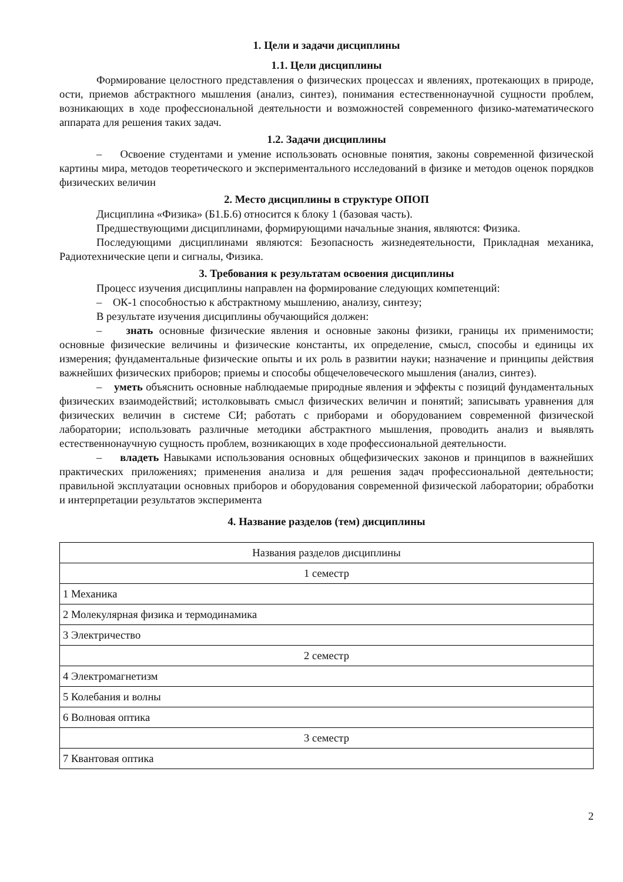1. Цели и задачи дисциплины
1.1. Цели дисциплины
Формирование целостного представления о физических процессах и явлениях, протекающих в природе, ости, приемов абстрактного мышления (анализ, синтез), понимания естественнонаучной сущности проблем, возникающих в ходе профессиональной деятельности и возможностей современного физико-математического аппарата для решения таких задач.
1.2. Задачи дисциплины
– Освоение студентами и умение использовать основные понятия, законы современной физической картины мира, методов теоретического и экспериментального исследований в физике и методов оценок порядков физических величин
2. Место дисциплины в структуре ОПОП
Дисциплина «Физика» (Б1.Б.6) относится к блоку 1 (базовая часть).
Предшествующими дисциплинами, формирующими начальные знания, являются: Физика.
Последующими дисциплинами являются: Безопасность жизнедеятельности, Прикладная механика, Радиотехнические цепи и сигналы, Физика.
3. Требования к результатам освоения дисциплины
Процесс изучения дисциплины направлен на формирование следующих компетенций:
– ОК-1 способностью к абстрактному мышлению, анализу, синтезу;
В результате изучения дисциплины обучающийся должен:
– знать основные физические явления и основные законы физики, границы их применимости; основные физические величины и физические константы, их определение, смысл, способы и единицы их измерения; фундаментальные физические опыты и их роль в развитии науки; назначение и принципы действия важнейших физических приборов; приемы и способы общечеловеческого мышления (анализ, синтез).
– уметь объяснить основные наблюдаемые природные явления и эффекты с позиций фундаментальных физических взаимодействий; истолковывать смысл физических величин и понятий; записывать уравнения для физических величин в системе СИ; работать с приборами и оборудованием современной физической лаборатории; использовать различные методики абстрактного мышления, проводить анализ и выявлять естественнонаучную сущность проблем, возникающих в ходе профессиональной деятельности.
– владеть Навыками использования основных общефизических законов и принципов в важнейших практических приложениях; применения анализа и для решения задач профессиональной деятельности; правильной эксплуатации основных приборов и оборудования современной физической лаборатории; обработки и интерпретации результатов эксперимента
4. Название разделов (тем) дисциплины
| Названия разделов дисциплины |
| 1 семестр |
| 1 Механика |
| 2 Молекулярная физика и термодинамика |
| 3 Электричество |
| 2 семестр |
| 4 Электромагнетизм |
| 5 Колебания и волны |
| 6 Волновая оптика |
| 3 семестр |
| 7 Квантовая оптика |
2